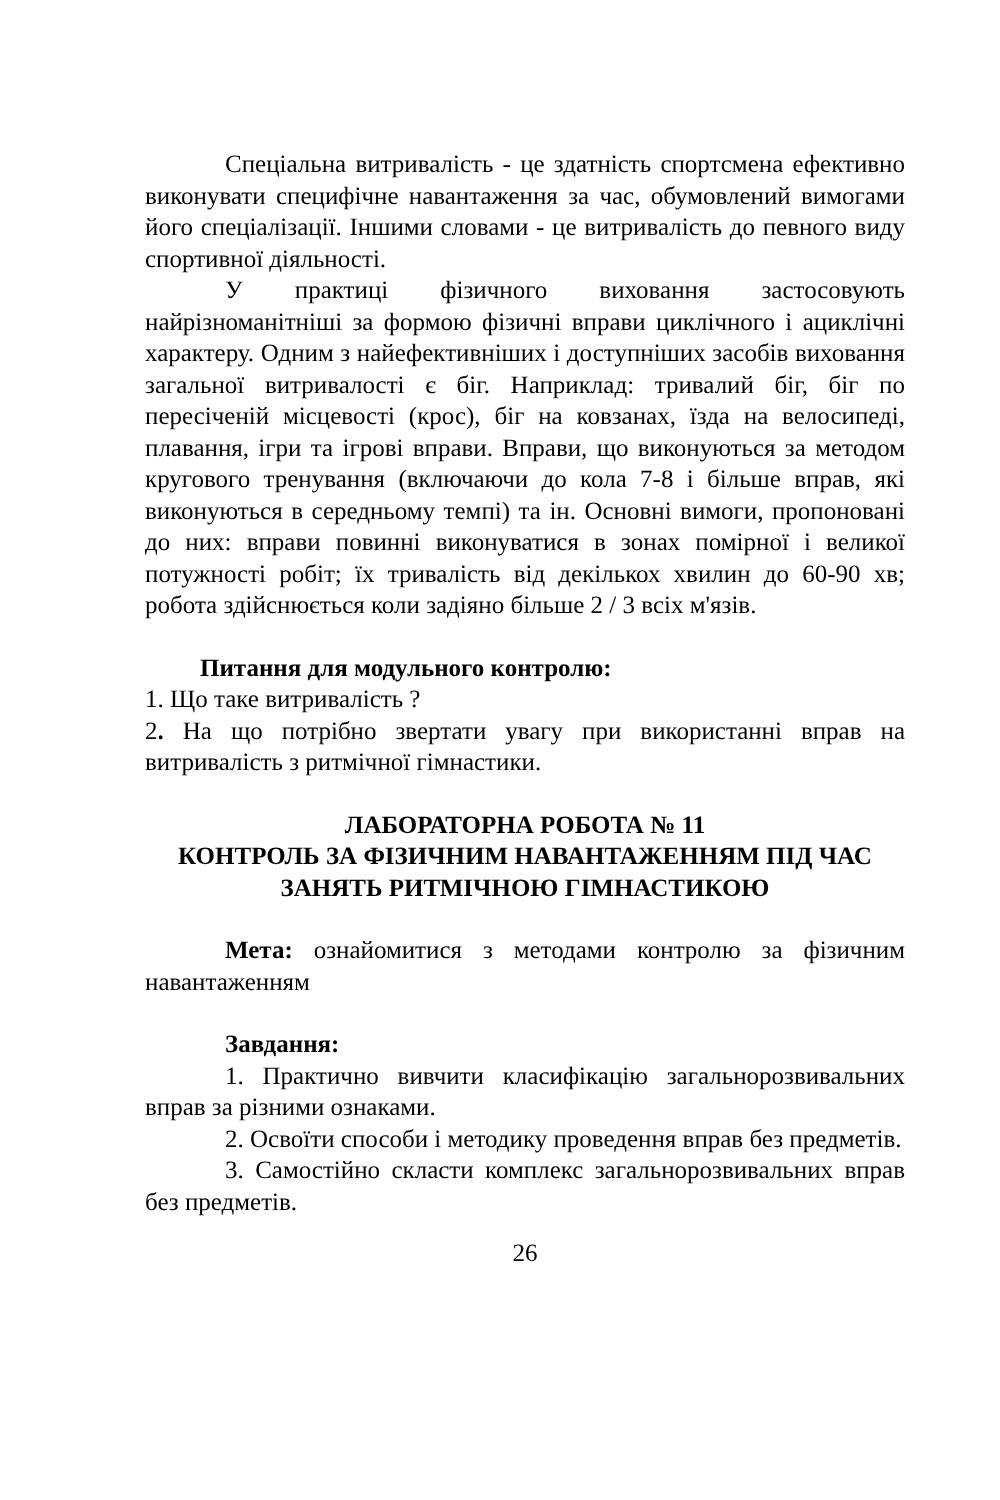Спеціальна витривалість - це здатність спортсмена ефективно виконувати специфічне навантаження за час, обумовлений вимогами його спеціалізації. Іншими словами - це витривалість до певного виду спортивної діяльності.
У практиці фізичного виховання застосовують найрізноманітніші за формою фізичні вправи циклічного і ациклічні характеру. Одним з найефективніших і доступніших засобів виховання загальної витривалості є біг. Наприклад: тривалий біг, біг по пересіченій місцевості (крос), біг на ковзанах, їзда на велосипеді, плавання, ігри та ігрові вправи. Вправи, що виконуються за методом кругового тренування (включаючи до кола 7-8 і більше вправ, які виконуються в середньому темпі) та ін. Основні вимоги, пропоновані до них: вправи повинні виконуватися в зонах помірної і великої потужності робіт; їх тривалість від декількох хвилин до 60-90 хв; робота здійснюється коли задіяно більше 2 / 3 всіх м'язів.
Питання для модульного контролю:
1. Що таке витривалість ?
2. На що потрібно звертати увагу при використанні вправ на витривалість з ритмічної гімнастики.
ЛАБОРАТОРНА РОБОТА № 11
КОНТРОЛЬ ЗА ФІЗИЧНИМ НАВАНТАЖЕННЯМ ПІД ЧАС ЗАНЯТЬ РИТМІЧНОЮ ГІМНАСТИКОЮ
Мета: ознайомитися з методами контролю за фізичним навантаженням
Завдання:
1. Практично вивчити класифікацію загальнорозвивальних вправ за різними ознаками.
2. Освоїти способи і методику проведення вправ без предметів.
3. Самостійно скласти комплекс загальнорозвивальних вправ без предметів.
26